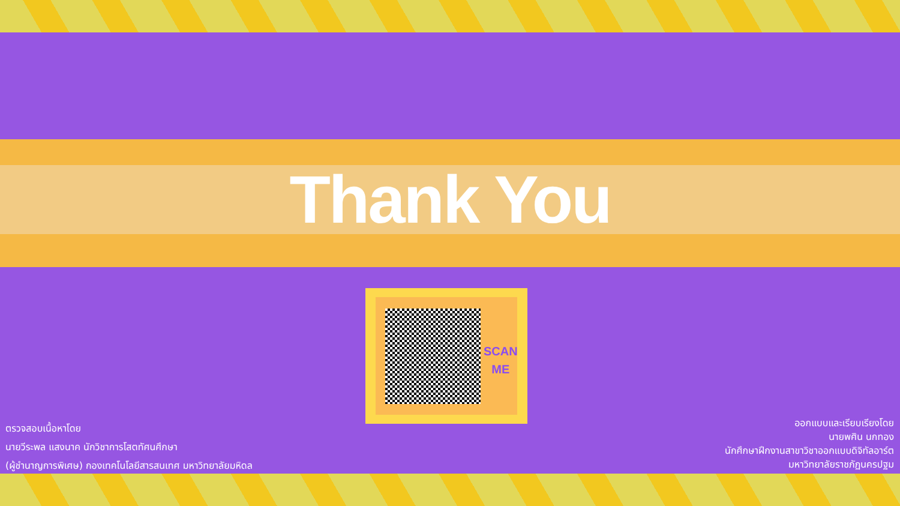Thank You
SCAN
ME
ตรวจสอบเนื้อหาโดย
นายวีระพล แสงนาค นักวิชาการโสตทัศนศึกษา
(ผู้ชำนาญการพิเศษ) กองเทคโนโลยีสารสนเทศ มหาวิทยาลัยมหิดล
ออกแบบและเรียบเรียงโดย
นายพศิน นกทอง
นักศึกษาฝึกงานสาขาวิชาออกแบบดิจิทัลอาร์ต
มหาวิทยาลัยราชภัฏนครปฐม